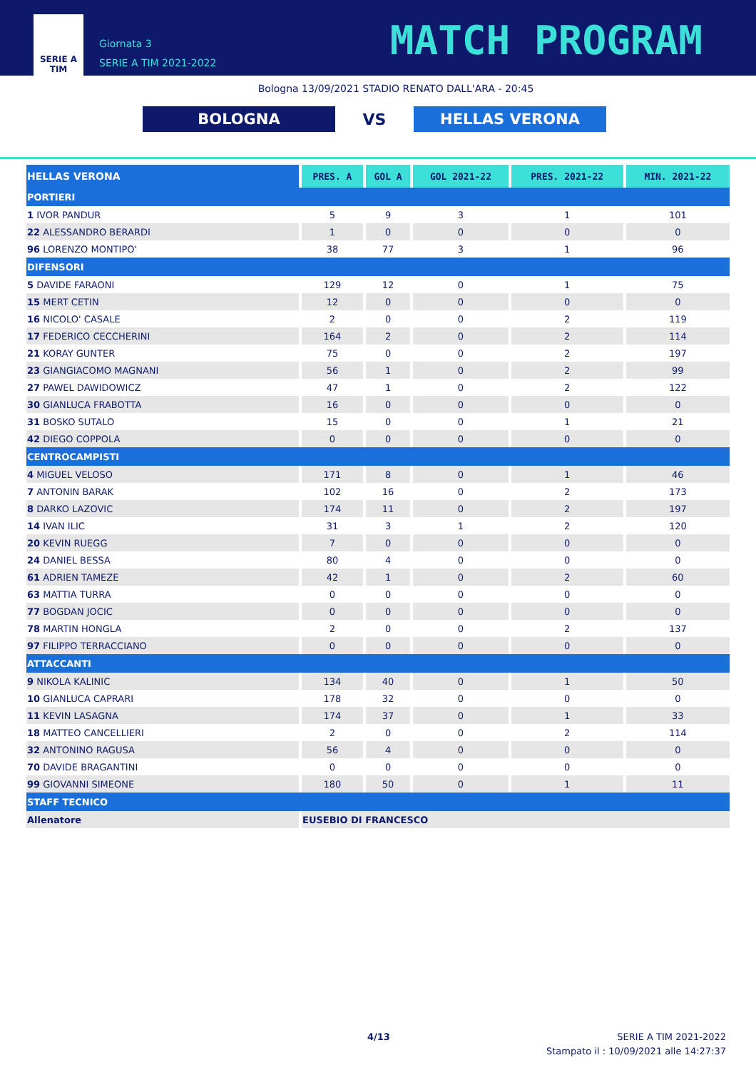SERIE A
TIM
Giornata 3
SERIE A TIM 2021-2022
MATCH PROGRAM
Bologna 13/09/2021 STADIO RENATO DALL'ARA - 20:45
BOLOGNA
VS
HELLAS VERONA
| HELLAS VERONA | PRES. A | GOL A | GOL 2021-22 | PRES. 2021-22 | MIN. 2021-22 |
| --- | --- | --- | --- | --- | --- |
| PORTIERI | | | | | |
| 1 IVOR PANDUR | 5 | 9 | 3 | 1 | 101 |
| 22 ALESSANDRO BERARDI | 1 | 0 | 0 | 0 | 0 |
| 96 LORENZO MONTIPO' | 38 | 77 | 3 | 1 | 96 |
| DIFENSORI | | | | | |
| 5 DAVIDE FARAONI | 129 | 12 | 0 | 1 | 75 |
| 15 MERT CETIN | 12 | 0 | 0 | 0 | 0 |
| 16 NICOLO' CASALE | 2 | 0 | 0 | 2 | 119 |
| 17 FEDERICO CECCHERINI | 164 | 2 | 0 | 2 | 114 |
| 21 KORAY GUNTER | 75 | 0 | 0 | 2 | 197 |
| 23 GIANGIACOMO MAGNANI | 56 | 1 | 0 | 2 | 99 |
| 27 PAWEL DAWIDOWICZ | 47 | 1 | 0 | 2 | 122 |
| 30 GIANLUCA FRABOTTA | 16 | 0 | 0 | 0 | 0 |
| 31 BOSKO SUTALO | 15 | 0 | 0 | 1 | 21 |
| 42 DIEGO COPPOLA | 0 | 0 | 0 | 0 | 0 |
| CENTROCAMPISTI | | | | | |
| 4 MIGUEL VELOSO | 171 | 8 | 0 | 1 | 46 |
| 7 ANTONIN BARAK | 102 | 16 | 0 | 2 | 173 |
| 8 DARKO LAZOVIC | 174 | 11 | 0 | 2 | 197 |
| 14 IVAN ILIC | 31 | 3 | 1 | 2 | 120 |
| 20 KEVIN RUEGG | 7 | 0 | 0 | 0 | 0 |
| 24 DANIEL BESSA | 80 | 4 | 0 | 0 | 0 |
| 61 ADRIEN TAMEZE | 42 | 1 | 0 | 2 | 60 |
| 63 MATTIA TURRA | 0 | 0 | 0 | 0 | 0 |
| 77 BOGDAN JOCIC | 0 | 0 | 0 | 0 | 0 |
| 78 MARTIN HONGLA | 2 | 0 | 0 | 2 | 137 |
| 97 FILIPPO TERRACCIANO | 0 | 0 | 0 | 0 | 0 |
| ATTACCANTI | | | | | |
| 9 NIKOLA KALINIC | 134 | 40 | 0 | 1 | 50 |
| 10 GIANLUCA CAPRARI | 178 | 32 | 0 | 0 | 0 |
| 11 KEVIN LASAGNA | 174 | 37 | 0 | 1 | 33 |
| 18 MATTEO CANCELLIERI | 2 | 0 | 0 | 2 | 114 |
| 32 ANTONINO RAGUSA | 56 | 4 | 0 | 0 | 0 |
| 70 DAVIDE BRAGANTINI | 0 | 0 | 0 | 0 | 0 |
| 99 GIOVANNI SIMEONE | 180 | 50 | 0 | 1 | 11 |
| STAFF TECNICO | | | | | |
| Allenatore | EUSEBIO DI FRANCESCO | | | | |
4/13
SERIE A TIM 2021-2022
Stampato il : 10/09/2021 alle 14:27:37